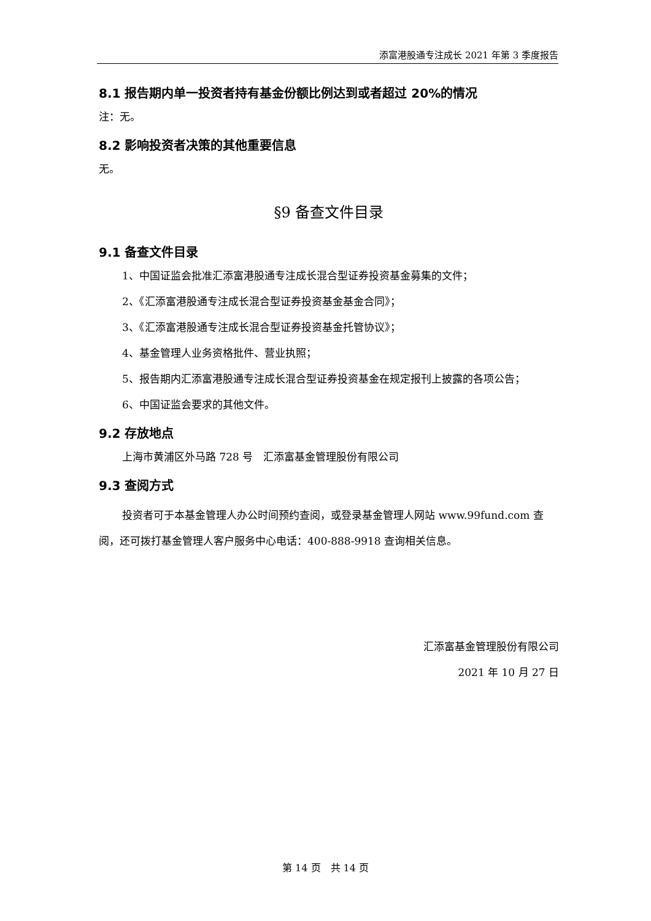添富港股通专注成长 2021 年第 3 季度报告
8.1 报告期内单一投资者持有基金份额比例达到或者超过 20%的情况
注：无。
8.2 影响投资者决策的其他重要信息
无。
§9 备查文件目录
9.1 备查文件目录
1、中国证监会批准汇添富港股通专注成长混合型证券投资基金募集的文件；
2、《汇添富港股通专注成长混合型证券投资基金基金合同》；
3、《汇添富港股通专注成长混合型证券投资基金托管协议》；
4、基金管理人业务资格批件、营业执照；
5、报告期内汇添富港股通专注成长混合型证券投资基金在规定报刊上披露的各项公告；
6、中国证监会要求的其他文件。
9.2 存放地点
上海市黄浦区外马路 728 号　汇添富基金管理股份有限公司
9.3 查阅方式
投资者可于本基金管理人办公时间预约查阅，或登录基金管理人网站 www.99fund.com 查阅，还可拨打基金管理人客户服务中心电话：400-888-9918 查询相关信息。
汇添富基金管理股份有限公司
2021 年 10 月 27 日
第 14 页　共 14 页